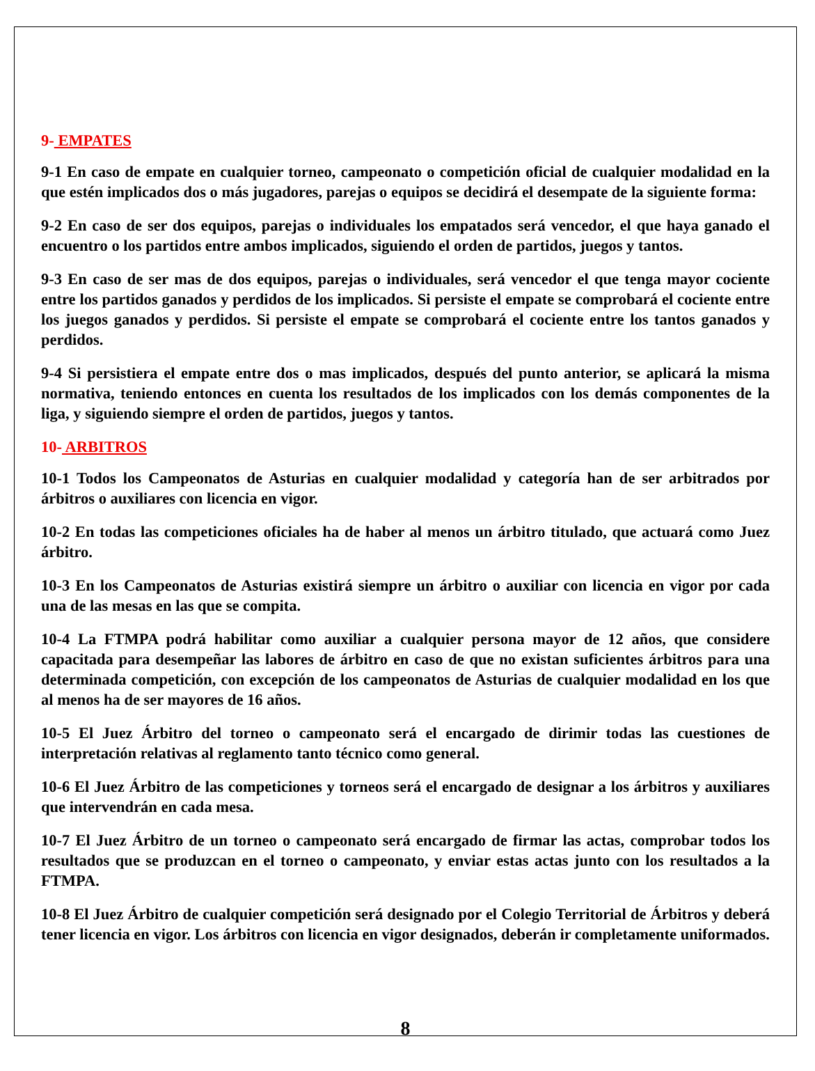9- EMPATES
9-1 En caso de empate en cualquier torneo, campeonato o competición oficial de cualquier modalidad en la que estén implicados dos o más jugadores, parejas o equipos se decidirá el desempate de la siguiente forma:
9-2 En caso de ser dos equipos, parejas o individuales los empatados será vencedor, el que haya ganado el encuentro o los partidos entre ambos implicados, siguiendo el orden de partidos, juegos y tantos.
9-3 En caso de ser mas de dos equipos, parejas o individuales, será vencedor el que tenga mayor cociente entre los partidos ganados y perdidos de los implicados. Si persiste el empate se comprobará el cociente entre los juegos ganados y perdidos. Si persiste el empate se comprobará el cociente entre los tantos ganados y perdidos.
9-4 Si persistiera el empate entre dos o mas implicados, después del punto anterior, se aplicará la misma normativa, teniendo entonces en cuenta los resultados de los implicados con los demás componentes de la liga, y siguiendo siempre el orden de partidos, juegos y tantos.
10- ARBITROS
10-1 Todos los Campeonatos de Asturias en cualquier modalidad y categoría han de ser arbitrados por árbitros o auxiliares con licencia en vigor.
10-2 En todas las competiciones oficiales ha de haber al menos un árbitro titulado, que actuará como Juez árbitro.
10-3 En los Campeonatos de Asturias existirá siempre un árbitro o auxiliar con licencia en vigor por cada una de las mesas en las que se compita.
10-4 La FTMPA podrá habilitar como auxiliar a cualquier persona mayor de 12 años, que considere capacitada para desempeñar las labores de árbitro en caso de que no existan suficientes árbitros para una determinada competición, con excepción de los campeonatos de Asturias de cualquier modalidad en los que al menos ha de ser mayores de 16 años.
10-5 El Juez Árbitro del torneo o campeonato será el encargado de dirimir todas las cuestiones de interpretación relativas al reglamento tanto técnico como general.
10-6 El Juez Árbitro de las competiciones y torneos será el encargado de designar a los árbitros y auxiliares que intervendrán en cada mesa.
10-7 El Juez Árbitro de un torneo o campeonato será encargado de firmar las actas, comprobar todos los resultados que se produzcan en el torneo o campeonato, y enviar estas actas junto con los resultados a la FTMPA.
10-8 El Juez Árbitro de cualquier competición será designado por el Colegio Territorial de Árbitros y deberá tener licencia en vigor. Los árbitros con licencia en vigor designados, deberán ir completamente uniformados.
8